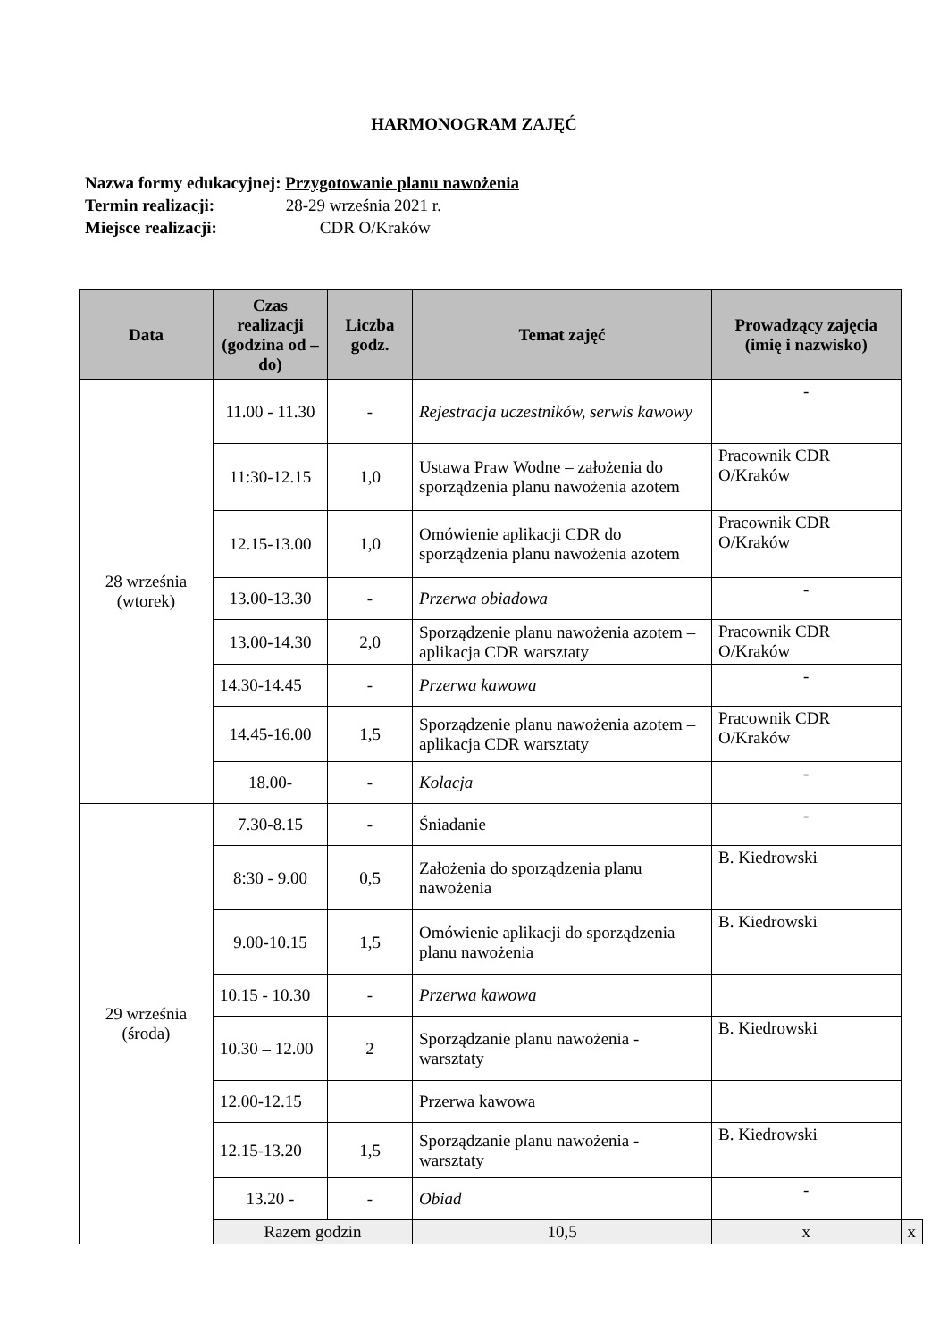HARMONOGRAM ZAJĘĆ
Nazwa formy edukacyjnej: Przygotowanie planu nawożenia
Termin realizacji: 28-29 września 2021 r.
Miejsce realizacji: CDR O/Kraków
| Data | Czas realizacji (godzina od – do) | Liczba godz. | Temat zajęć | Prowadzący zajęcia (imię i nazwisko) | |
| --- | --- | --- | --- | --- | --- |
| 28 września (wtorek) | 11.00 - 11.30 | - | Rejestracja uczestników, serwis kawowy | - | |
| | 11:30-12.15 | 1,0 | Ustawa Praw Wodne – założenia do sporządzenia planu nawożenia azotem | Pracownik CDR O/Kraków | |
| | 12.15-13.00 | 1,0 | Omówienie aplikacji CDR do sporządzenia planu nawożenia azotem | Pracownik CDR O/Kraków | |
| | 13.00-13.30 | - | Przerwa obiadowa | - | |
| | 13.00-14.30 | 2,0 | Sporządzenie planu nawożenia azotem – aplikacja CDR warsztaty | Pracownik CDR O/Kraków | |
| | 14.30-14.45 | - | Przerwa kawowa | - | |
| | 14.45-16.00 | 1,5 | Sporządzenie planu nawożenia azotem – aplikacja CDR warsztaty | Pracownik CDR O/Kraków | |
| | 18.00- | - | Kolacja | - | |
| 29 września (środa) | 7.30-8.15 | - | Śniadanie | - | |
| | 8:30 - 9.00 | 0,5 | Założenia do sporządzenia planu nawożenia | B. Kiedrowski | |
| | 9.00-10.15 | 1,5 | Omówienie aplikacji do sporządzenia planu nawożenia | B. Kiedrowski | |
| | 10.15 - 10.30 | - | Przerwa kawowa | | |
| | 10.30 – 12.00 | 2 | Sporządzanie planu nawożenia - warsztaty | B. Kiedrowski | |
| | 12.00-12.15 | | Przerwa kawowa | | |
| | 12.15-13.20 | 1,5 | Sporządzanie planu nawożenia - warsztaty | B. Kiedrowski | |
| | 13.20 - | - | Obiad | - | |
| | Razem godzin | | 10,5 | x | x |